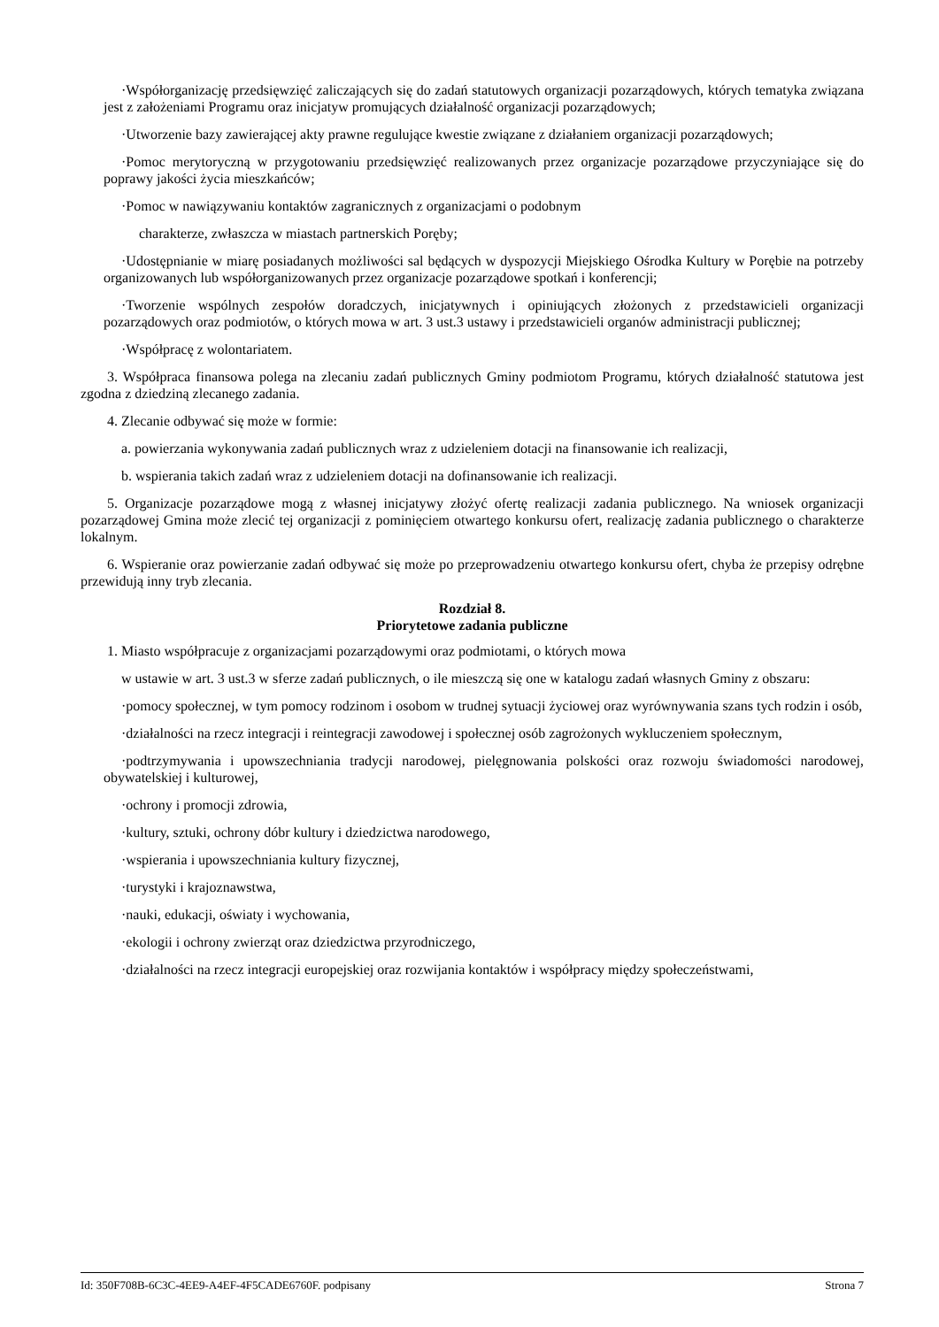·Współorganizację przedsięwzięć zaliczających się do zadań statutowych organizacji pozarządowych, których tematyka związana jest z założeniami Programu oraz inicjatyw promujących działalność organizacji pozarządowych;
·Utworzenie bazy zawierającej akty prawne regulujące kwestie związane z działaniem organizacji pozarządowych;
·Pomoc merytoryczną w przygotowaniu przedsięwzięć realizowanych przez organizacje pozarządowe przyczyniające się do poprawy jakości życia mieszkańców;
·Pomoc w nawiązywaniu kontaktów zagranicznych z organizacjami o podobnym
charakterze, zwłaszcza w miastach partnerskich Poręby;
·Udostępnianie w miarę posiadanych możliwości sal będących w dyspozycji Miejskiego Ośrodka Kultury w Porębie na potrzeby organizowanych lub współorganizowanych przez organizacje pozarządowe spotkań i konferencji;
·Tworzenie wspólnych zespołów doradczych, inicjatywnych i opiniujących złożonych z przedstawicieli organizacji pozarządowych oraz podmiotów, o których mowa w art. 3 ust.3 ustawy i przedstawicieli organów administracji publicznej;
·Współpracę z wolontariatem.
3. Współpraca finansowa polega na zlecaniu zadań publicznych Gminy podmiotom Programu, których działalność statutowa jest zgodna z dziedziną zlecanego zadania.
4. Zlecanie odbywać się może w formie:
a. powierzania wykonywania zadań publicznych wraz z udzieleniem dotacji na finansowanie ich realizacji,
b. wspierania takich zadań wraz z udzieleniem dotacji na dofinansowanie ich realizacji.
5. Organizacje pozarządowe mogą z własnej inicjatywy złożyć ofertę realizacji zadania publicznego. Na wniosek organizacji pozarządowej Gmina może zlecić tej organizacji z pominięciem otwartego konkursu ofert, realizację zadania publicznego o charakterze lokalnym.
6. Wspieranie oraz powierzanie zadań odbywać się może po przeprowadzeniu otwartego konkursu ofert, chyba że przepisy odrębne przewidują inny tryb zlecania.
Rozdział 8.
Priorytetowe zadania publiczne
1. Miasto współpracuje z organizacjami pozarządowymi oraz podmiotami, o których mowa
w ustawie w art. 3 ust.3 w sferze zadań publicznych, o ile mieszczą się one w katalogu zadań własnych Gminy z obszaru:
·pomocy społecznej, w tym pomocy rodzinom i osobom w trudnej sytuacji życiowej oraz wyrównywania szans tych rodzin i osób,
·działalności na rzecz integracji i reintegracji zawodowej i społecznej osób zagrożonych wykluczeniem społecznym,
·podtrzymywania i upowszechniania tradycji narodowej, pielęgnowania polskości oraz rozwoju świadomości narodowej, obywatelskiej i kulturowej,
·ochrony i promocji zdrowia,
·kultury, sztuki, ochrony dóbr kultury i dziedzictwa narodowego,
·wspierania i upowszechniania kultury fizycznej,
·turystyki i krajoznawstwa,
·nauki, edukacji, oświaty i wychowania,
·ekologii i ochrony zwierząt oraz dziedzictwa przyrodniczego,
·działalności na rzecz integracji europejskiej oraz rozwijania kontaktów i współpracy między społeczeństwami,
Id: 350F708B-6C3C-4EE9-A4EF-4F5CADE6760F. podpisany Strona 7